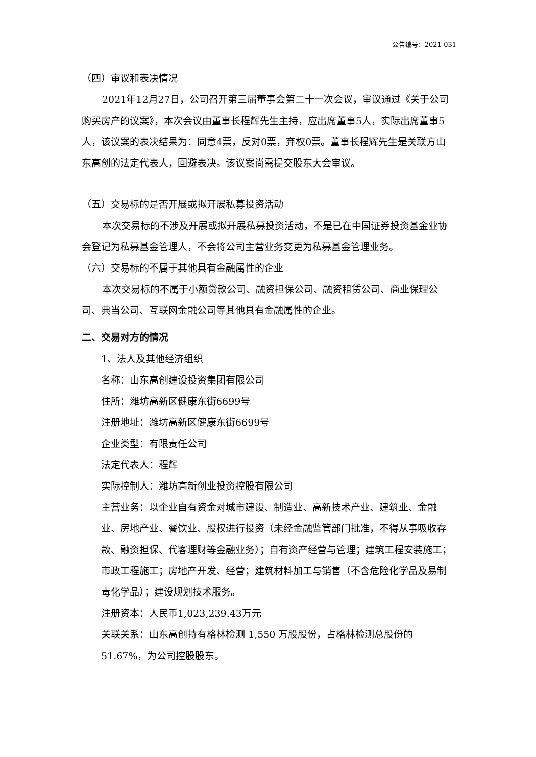公告编号：2021-031
（四）审议和表决情况
2021年12月27日，公司召开第三届董事会第二十一次会议，审议通过《关于公司购买房产的议案》，本次会议由董事长程辉先生主持，应出席董事5人，实际出席董事5人，该议案的表决结果为：同意4票，反对0票，弃权0票。董事长程辉先生是关联方山东高创的法定代表人，回避表决。该议案尚需提交股东大会审议。
（五）交易标的是否开展或拟开展私募投资活动
本次交易标的不涉及开展或拟开展私募投资活动，不是已在中国证券投资基金业协会登记为私募基金管理人，不会将公司主营业务变更为私募基金管理业务。
（六）交易标的不属于其他具有金融属性的企业
本次交易标的不属于小额贷款公司、融资担保公司、融资租赁公司、商业保理公司、典当公司、互联网金融公司等其他具有金融属性的企业。
二、交易对方的情况
1、法人及其他经济组织
名称：山东高创建设投资集团有限公司
住所：潍坊高新区健康东街6699号
注册地址：潍坊高新区健康东街6699号
企业类型：有限责任公司
法定代表人：程辉
实际控制人：潍坊高新创业投资控股有限公司
主营业务：以企业自有资金对城市建设、制造业、高新技术产业、建筑业、金融业、房地产业、餐饮业、股权进行投资（未经金融监管部门批准，不得从事吸收存款、融资担保、代客理财等金融业务）；自有资产经营与管理；建筑工程安装施工；市政工程施工；房地产开发、经营；建筑材料加工与销售（不含危险化学品及易制毒化学品）；建设规划技术服务。
注册资本：人民币1,023,239.43万元
关联关系：山东高创持有格林检测 1,550 万股股份，占格林检测总股份的51.67%，为公司控股股东。